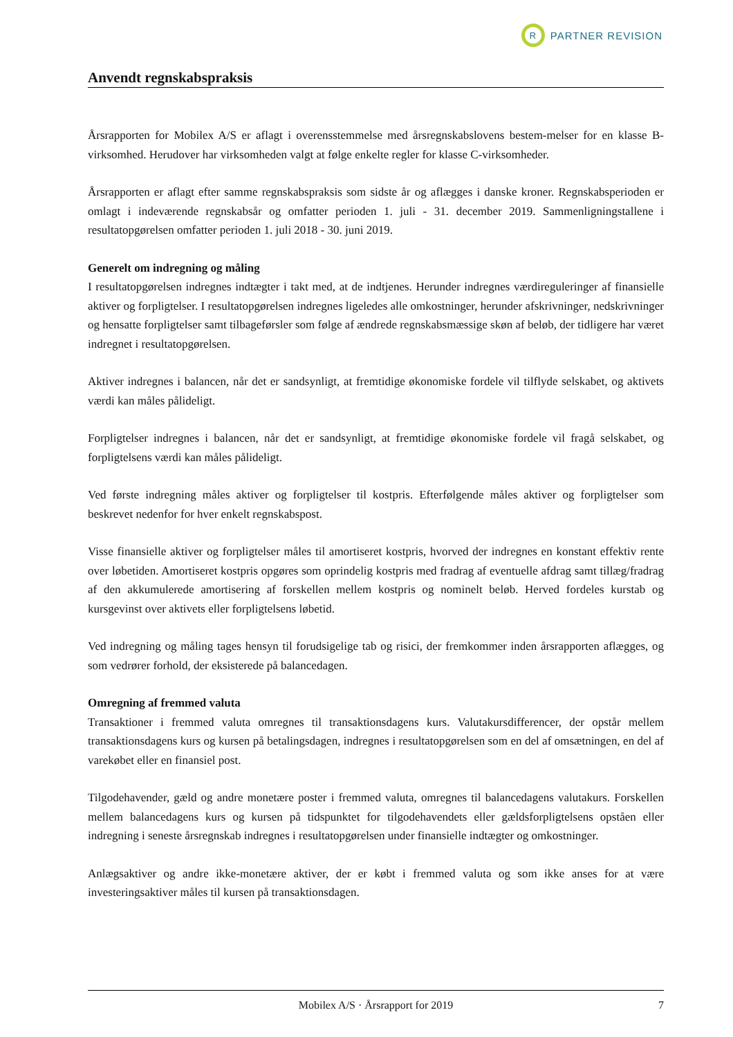R
PARTNER REVISION
Anvendt regnskabspraksis
Årsrapporten for Mobilex A/S er aflagt i overensstemmelse med årsregnskabslovens bestem-melser for en klasse B-virksomhed. Herudover har virksomheden valgt at følge enkelte regler for klasse C-virksomheder.
Årsrapporten er aflagt efter samme regnskabspraksis som sidste år og aflægges i danske kroner. Regnskabsperioden er omlagt i indeværende regnskabsår og omfatter perioden 1. juli - 31. december 2019. Sammenligningstallene i resultatopgørelsen omfatter perioden 1. juli 2018 - 30. juni 2019.
Generelt om indregning og måling
I resultatopgørelsen indregnes indtægter i takt med, at de indtjenes. Herunder indregnes værdireguleringer af finansielle aktiver og forpligtelser. I resultatopgørelsen indregnes ligeledes alle omkostninger, herunder afskrivninger, nedskrivninger og hensatte forpligtelser samt tilbageførsler som følge af ændrede regnskabsmæssige skøn af beløb, der tidligere har været indregnet i resultatopgørelsen.
Aktiver indregnes i balancen, når det er sandsynligt, at fremtidige økonomiske fordele vil tilflyde selskabet, og aktivets værdi kan måles pålideligt.
Forpligtelser indregnes i balancen, når det er sandsynligt, at fremtidige økonomiske fordele vil fragå selskabet, og forpligtelsens værdi kan måles pålideligt.
Ved første indregning måles aktiver og forpligtelser til kostpris. Efterfølgende måles aktiver og forpligtelser som beskrevet nedenfor for hver enkelt regnskabspost.
Visse finansielle aktiver og forpligtelser måles til amortiseret kostpris, hvorved der indregnes en konstant effektiv rente over løbetiden. Amortiseret kostpris opgøres som oprindelig kostpris med fradrag af eventuelle afdrag samt tillæg/fradrag af den akkumulerede amortisering af forskellen mellem kostpris og nominelt beløb. Herved fordeles kurstab og kursgevinst over aktivets eller forpligtelsens løbetid.
Ved indregning og måling tages hensyn til forudsigelige tab og risici, der fremkommer inden årsrapporten aflægges, og som vedrører forhold, der eksisterede på balancedagen.
Omregning af fremmed valuta
Transaktioner i fremmed valuta omregnes til transaktionsdagens kurs. Valutakursdifferencer, der opstår mellem transaktionsdagens kurs og kursen på betalingsdagen, indregnes i resultatopgørelsen som en del af omsætningen, en del af varekøbet eller en finansiel post.
Tilgodehavender, gæld og andre monetære poster i fremmed valuta, omregnes til balancedagens valutakurs. Forskellen mellem balancedagens kurs og kursen på tidspunktet for tilgodehavendets eller gældsforpligtelsens opståen eller indregning i seneste årsregnskab indregnes i resultatopgørelsen under finansielle indtægter og omkostninger.
Anlægsaktiver og andre ikke-monetære aktiver, der er købt i fremmed valuta og som ikke anses for at være investeringsaktiver måles til kursen på transaktionsdagen.
Mobilex A/S · Årsrapport for 2019 7